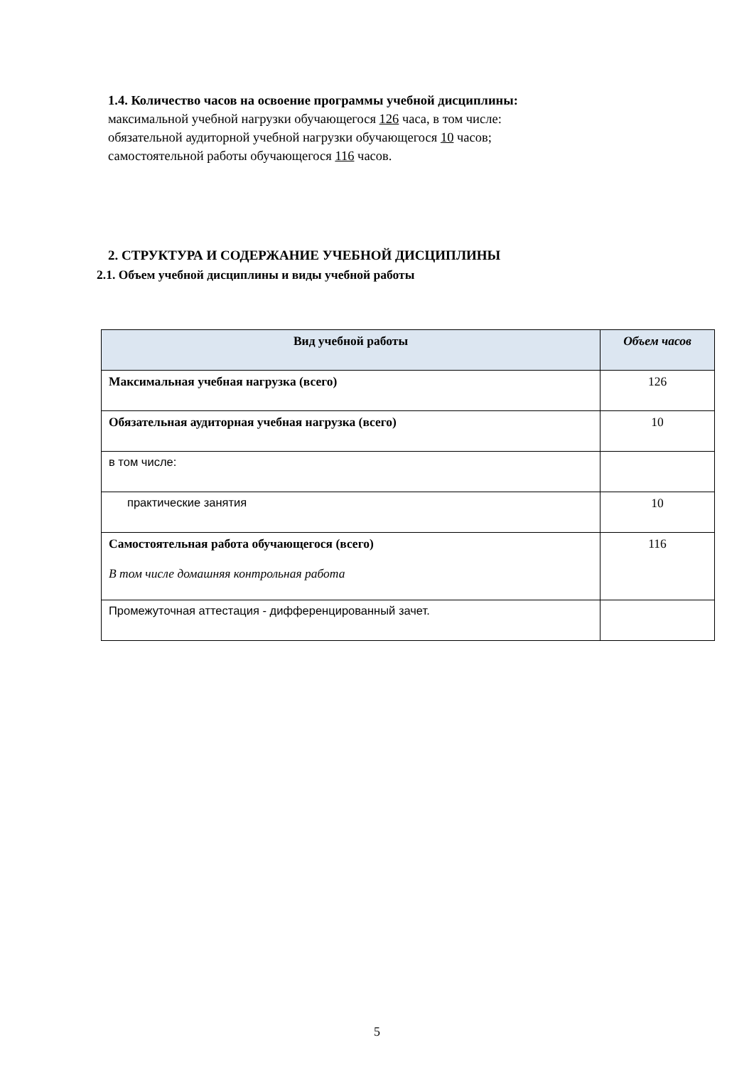1.4. Количество часов на освоение программы учебной дисциплины:
максимальной учебной нагрузки обучающегося 126 часа, в том числе:
обязательной аудиторной учебной нагрузки обучающегося 10 часов;
самостоятельной работы обучающегося 116 часов.
2. СТРУКТУРА И СОДЕРЖАНИЕ УЧЕБНОЙ ДИСЦИПЛИНЫ
2.1. Объем учебной дисциплины и виды учебной работы
| Вид учебной работы | Объем часов |
| --- | --- |
| Максимальная учебная нагрузка (всего) | 126 |
| Обязательная аудиторная учебная нагрузка (всего) | 10 |
| в том числе: | |
| практические занятия | 10 |
| Самостоятельная работа обучающегося (всего) В том числе домашняя контрольная работа | 116 |
| Промежуточная аттестация - дифференцированный зачет. | |
5